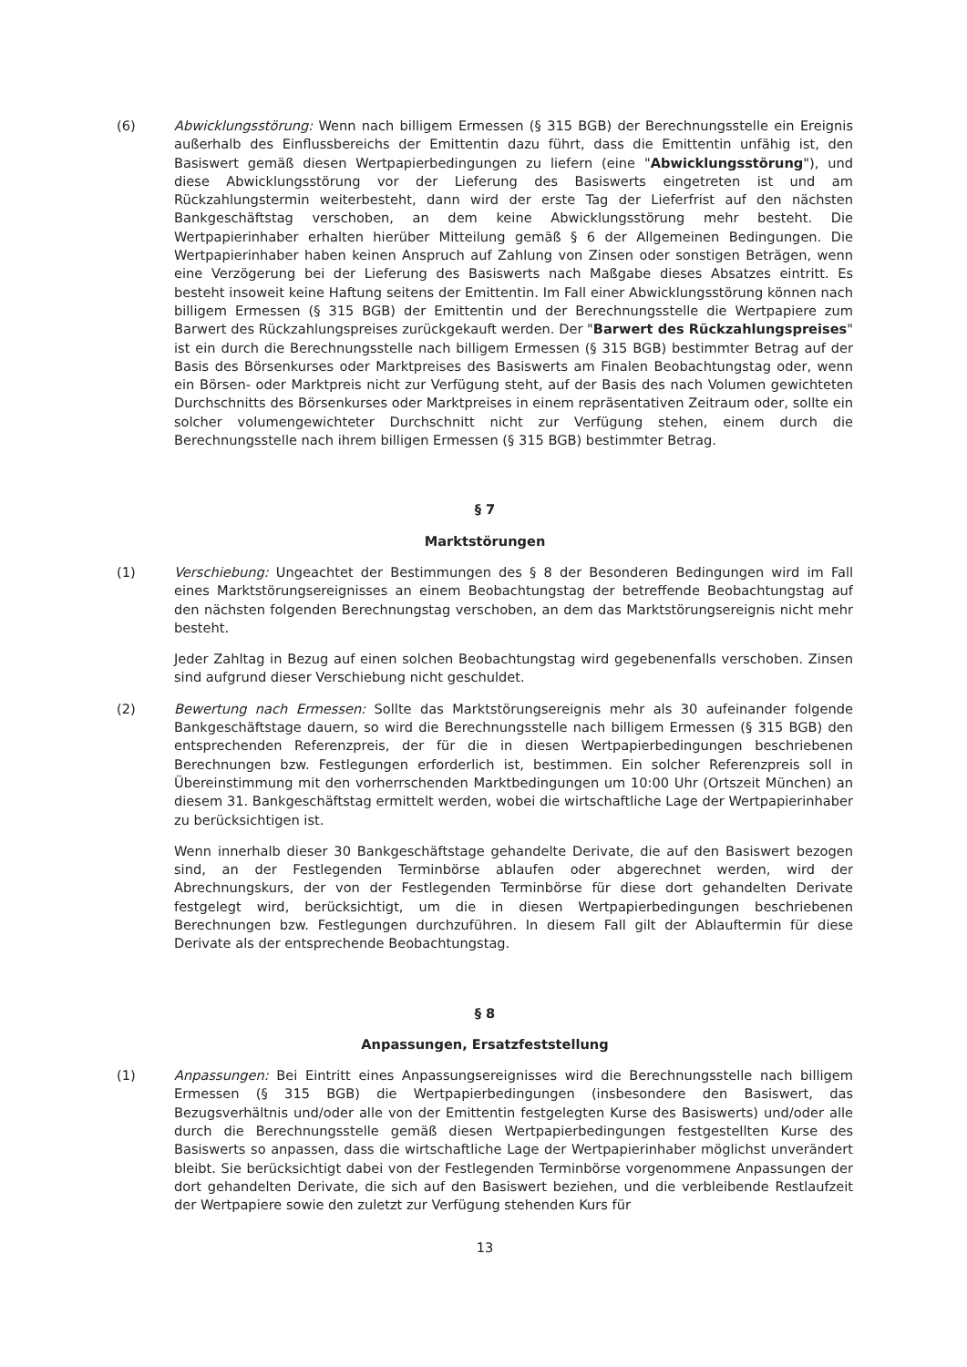(6) Abwicklungsstörung: Wenn nach billigem Ermessen (§ 315 BGB) der Berechnungsstelle ein Ereignis außerhalb des Einflussbereichs der Emittentin dazu führt, dass die Emittentin unfähig ist, den Basiswert gemäß diesen Wertpapierbedingungen zu liefern (eine "Abwicklungsstörung"), und diese Abwicklungsstörung vor der Lieferung des Basiswerts eingetreten ist und am Rückzahlungstermin weiterbesteht, dann wird der erste Tag der Lieferfrist auf den nächsten Bankgeschäftstag verschoben, an dem keine Abwicklungsstörung mehr besteht. Die Wertpapierinhaber erhalten hierüber Mitteilung gemäß § 6 der Allgemeinen Bedingungen. Die Wertpapierinhaber haben keinen Anspruch auf Zahlung von Zinsen oder sonstigen Beträgen, wenn eine Verzögerung bei der Lieferung des Basiswerts nach Maßgabe dieses Absatzes eintritt. Es besteht insoweit keine Haftung seitens der Emittentin. Im Fall einer Abwicklungsstörung können nach billigem Ermessen (§ 315 BGB) der Emittentin und der Berechnungsstelle die Wertpapiere zum Barwert des Rückzahlungspreises zurückgekauft werden. Der "Barwert des Rückzahlungspreises" ist ein durch die Berechnungsstelle nach billigem Ermessen (§ 315 BGB) bestimmter Betrag auf der Basis des Börsenkurses oder Marktpreises des Basiswerts am Finalen Beobachtungstag oder, wenn ein Börsen- oder Marktpreis nicht zur Verfügung steht, auf der Basis des nach Volumen gewichteten Durchschnitts des Börsenkurses oder Marktpreises in einem repräsentativen Zeitraum oder, sollte ein solcher volumengewichteter Durchschnitt nicht zur Verfügung stehen, einem durch die Berechnungsstelle nach ihrem billigen Ermessen (§ 315 BGB) bestimmter Betrag.
§ 7
Marktstörungen
(1) Verschiebung: Ungeachtet der Bestimmungen des § 8 der Besonderen Bedingungen wird im Fall eines Marktstörungsereignisses an einem Beobachtungstag der betreffende Beobachtungstag auf den nächsten folgenden Berechnungstag verschoben, an dem das Marktstörungsereignis nicht mehr besteht.
Jeder Zahltag in Bezug auf einen solchen Beobachtungstag wird gegebenenfalls verschoben. Zinsen sind aufgrund dieser Verschiebung nicht geschuldet.
(2) Bewertung nach Ermessen: Sollte das Marktstörungsereignis mehr als 30 aufeinander folgende Bankgeschäftstage dauern, so wird die Berechnungsstelle nach billigem Ermessen (§ 315 BGB) den entsprechenden Referenzpreis, der für die in diesen Wertpapierbedingungen beschriebenen Berechnungen bzw. Festlegungen erforderlich ist, bestimmen. Ein solcher Referenzpreis soll in Übereinstimmung mit den vorherrschenden Marktbedingungen um 10:00 Uhr (Ortszeit München) an diesem 31. Bankgeschäftstag ermittelt werden, wobei die wirtschaftliche Lage der Wertpapierinhaber zu berücksichtigen ist.
Wenn innerhalb dieser 30 Bankgeschäftstage gehandelte Derivate, die auf den Basiswert bezogen sind, an der Festlegenden Terminbörse ablaufen oder abgerechnet werden, wird der Abrechnungskurs, der von der Festlegenden Terminbörse für diese dort gehandelten Derivate festgelegt wird, berücksichtigt, um die in diesen Wertpapierbedingungen beschriebenen Berechnungen bzw. Festlegungen durchzuführen. In diesem Fall gilt der Ablauftermin für diese Derivate als der entsprechende Beobachtungstag.
§ 8
Anpassungen, Ersatzfeststellung
(1) Anpassungen: Bei Eintritt eines Anpassungsereignisses wird die Berechnungsstelle nach billigem Ermessen (§ 315 BGB) die Wertpapierbedingungen (insbesondere den Basiswert, das Bezugsverhältnis und/oder alle von der Emittentin festgelegten Kurse des Basiswerts) und/oder alle durch die Berechnungsstelle gemäß diesen Wertpapierbedingungen festgestellten Kurse des Basiswerts so anpassen, dass die wirtschaftliche Lage der Wertpapierinhaber möglichst unverändert bleibt. Sie berücksichtigt dabei von der Festlegenden Terminbörse vorgenommene Anpassungen der dort gehandelten Derivate, die sich auf den Basiswert beziehen, und die verbleibende Restlaufzeit der Wertpapiere sowie den zuletzt zur Verfügung stehenden Kurs für
13